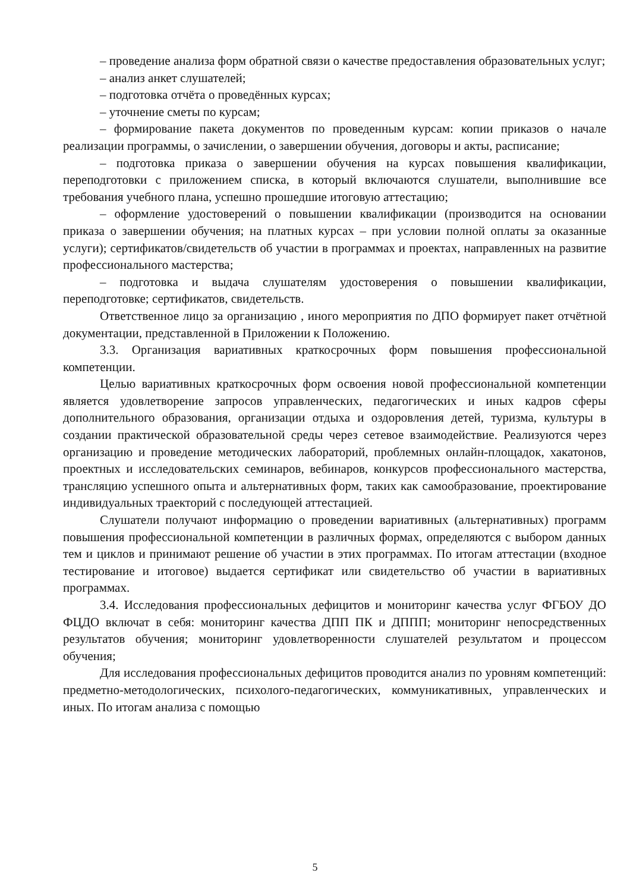– проведение анализа форм обратной связи о качестве предоставления образовательных услуг;
– анализ анкет слушателей;
– подготовка отчёта о проведённых курсах;
– уточнение сметы по курсам;
– формирование пакета документов по проведенным курсам: копии приказов о начале реализации программы, о зачислении, о завершении обучения, договоры и акты, расписание;
– подготовка приказа о завершении обучения на курсах повышения квалификации, переподготовки с приложением списка, в который включаются слушатели, выполнившие все требования учебного плана, успешно прошедшие итоговую аттестацию;
– оформление удостоверений о повышении квалификации (производится на основании приказа о завершении обучения; на платных курсах – при условии полной оплаты за оказанные услуги); сертификатов/свидетельств об участии в программах и проектах, направленных на развитие профессионального мастерства;
– подготовка и выдача слушателям удостоверения о повышении квалификации, переподготовке; сертификатов, свидетельств.
Ответственное лицо за организацию , иного мероприятия по ДПО формирует пакет отчётной документации, представленной в Приложении к Положению.
3.3. Организация вариативных краткосрочных форм повышения профессиональной компетенции.
Целью вариативных краткосрочных форм освоения новой профессиональной компетенции является удовлетворение запросов управленческих, педагогических и иных кадров сферы дополнительного образования, организации отдыха и оздоровления детей, туризма, культуры в создании практической образовательной среды через сетевое взаимодействие. Реализуются через организацию и проведение методических лабораторий, проблемных онлайн-площадок, хакатонов, проектных и исследовательских семинаров, вебинаров, конкурсов профессионального мастерства, трансляцию успешного опыта и альтернативных форм, таких как самообразование, проектирование индивидуальных траекторий с последующей аттестацией.
Слушатели получают информацию о проведении вариативных (альтернативных) программ повышения профессиональной компетенции в различных формах, определяются с выбором данных тем и циклов и принимают решение об участии в этих программах. По итогам аттестации (входное тестирование и итоговое) выдается сертификат или свидетельство об участии в вариативных программах.
3.4. Исследования профессиональных дефицитов и мониторинг качества услуг ФГБОУ ДО ФЦДО включат в себя: мониторинг качества ДПП ПК и ДППП; мониторинг непосредственных результатов обучения; мониторинг удовлетворенности слушателей результатом и процессом обучения;
Для исследования профессиональных дефицитов проводится анализ по уровням компетенций: предметно-методологических, психолого-педагогических, коммуникативных, управленческих и иных. По итогам анализа с помощью
5